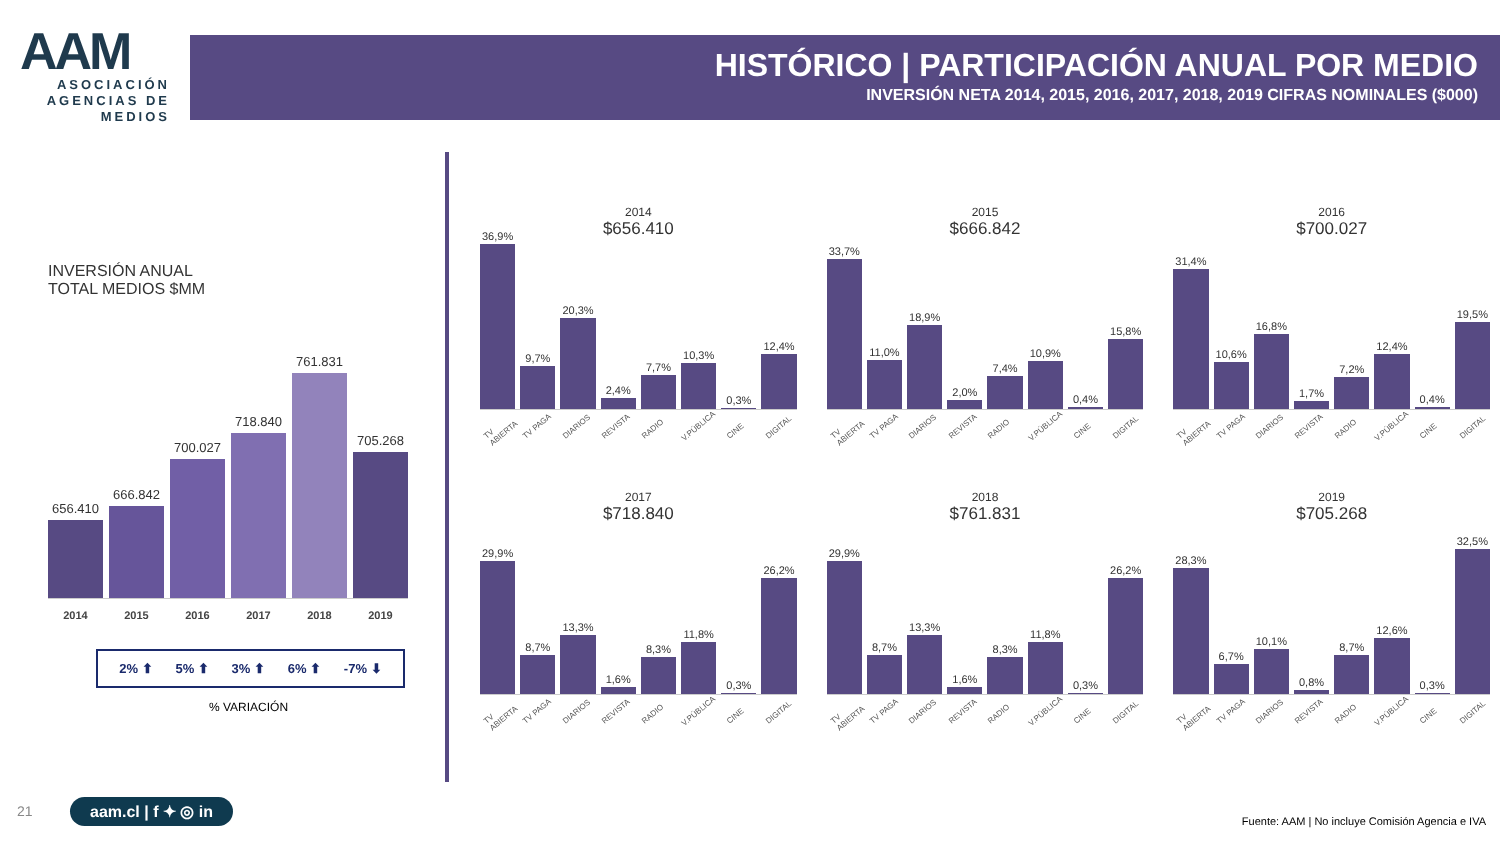AAM
ASOCIACIÓN AGENCIAS DE MEDIOS
HISTÓRICO | PARTICIPACIÓN ANUAL POR MEDIO
INVERSIÓN NETA 2014, 2015, 2016, 2017, 2018, 2019 CIFRAS NOMINALES ($000)
INVERSIÓN ANUAL
TOTAL MEDIOS $MM
656.410
666.842
700.027
718.840
761.831
705.268
2014 2015 2016 2017 2018 2019
2% ⬆ 5% ⬆ 3% ⬆ 6% ⬆ -7% ⬇
% VARIACIÓN
2014
$656.410
36,9%
9,7%
20,3%
2,4%
7,7%
10,3%
0,3%
12,4%
TV ABIERTA TV PAGA DIARIOS REVISTA RADIO V.PÚBLICA CINE DIGITAL
2015
$666.842
33,7%
11,0%
18,9%
2,0%
7,4%
10,9%
0,4%
15,8%
TV ABIERTA TV PAGA DIARIOS REVISTA RADIO V.PÚBLICA CINE DIGITAL
2016
$700.027
31,4%
10,6%
16,8%
1,7%
7,2%
12,4%
0,4%
19,5%
TV ABIERTA TV PAGA DIARIOS REVISTA RADIO V.PÚBLICA CINE DIGITAL
2017
$718.840
29,9%
8,7%
13,3%
1,6%
8,3%
11,8%
0,3%
26,2%
TV ABIERTA TV PAGA DIARIOS REVISTA RADIO V.PÚBLICA CINE DIGITAL
2018
$761.831
29,9%
8,7%
13,3%
1,6%
8,3%
11,8%
0,3%
26,2%
TV ABIERTA TV PAGA DIARIOS REVISTA RADIO V.PÚBLICA CINE DIGITAL
2019
$705.268
28,3%
6,7%
10,1%
0,8%
8,7%
12,6%
0,3%
32,5%
TV ABIERTA TV PAGA DIARIOS REVISTA RADIO V.PÚBLICA CINE DIGITAL
21 aam.cl | f ✦ ◎ in
Fuente: AAM | No incluye Comisión Agencia e IVA